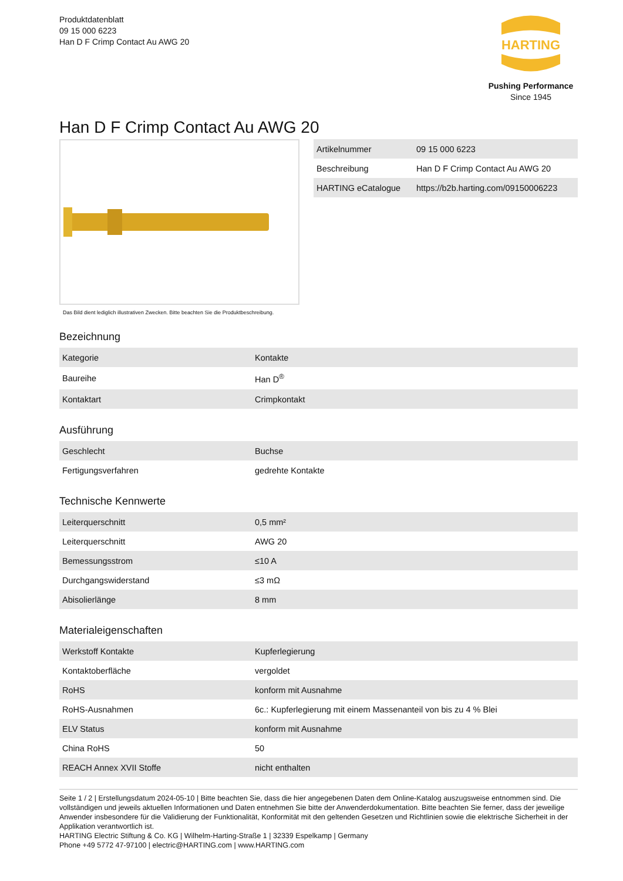Produktdatenblatt
09 15 000 6223
Han D F Crimp Contact Au AWG 20
HARTING
Pushing Performance
Since 1945
Han D F Crimp Contact Au AWG 20
Das Bild dient lediglich illustrativen Zwecken. Bitte beachten Sie die Produktbeschreibung.
| Artikelnummer | 09 15 000 6223 |
| Beschreibung | Han D F Crimp Contact Au AWG 20 |
| HARTING eCatalogue | https://b2b.harting.com/09150006223 |
Bezeichnung
| Kategorie | Kontakte |
| Baureihe | Han D<sup>®</sup> |
| Kontaktart | Crimpkontakt |
Ausführung
| Geschlecht | Buchse |
| Fertigungsverfahren | gedrehte Kontakte |
Technische Kennwerte
| Leiterquerschnitt | 0,5 mm² |
| Leiterquerschnitt | AWG 20 |
| Bemessungsstrom | ≤10 A |
| Durchgangswiderstand | ≤3 mΩ |
| Abisolierlänge | 8 mm |
Materialeigenschaften
| Werkstoff Kontakte | Kupferlegierung |
| Kontaktoberfläche | vergoldet |
| RoHS | konform mit Ausnahme |
| RoHS-Ausnahmen | 6c.: Kupferlegierung mit einem Massenanteil von bis zu 4 % Blei |
| ELV Status | konform mit Ausnahme |
| China RoHS | 50 |
| REACH Annex XVII Stoffe | nicht enthalten |
Seite 1 / 2 | Erstellungsdatum 2024-05-10 | Bitte beachten Sie, dass die hier angegebenen Daten dem Online-Katalog auszugsweise entnommen sind. Die vollständigen und jeweils aktuellen Informationen und Daten entnehmen Sie bitte der Anwenderdokumentation. Bitte beachten Sie ferner, dass der jeweilige Anwender insbesondere für die Validierung der Funktionalität, Konformität mit den geltenden Gesetzen und Richtlinien sowie die elektrische Sicherheit in der Applikation verantwortlich ist.
HARTING Electric Stiftung & Co. KG | Wilhelm-Harting-Straße 1 | 32339 Espelkamp | Germany
Phone +49 5772 47-97100 | electric@HARTING.com | www.HARTING.com